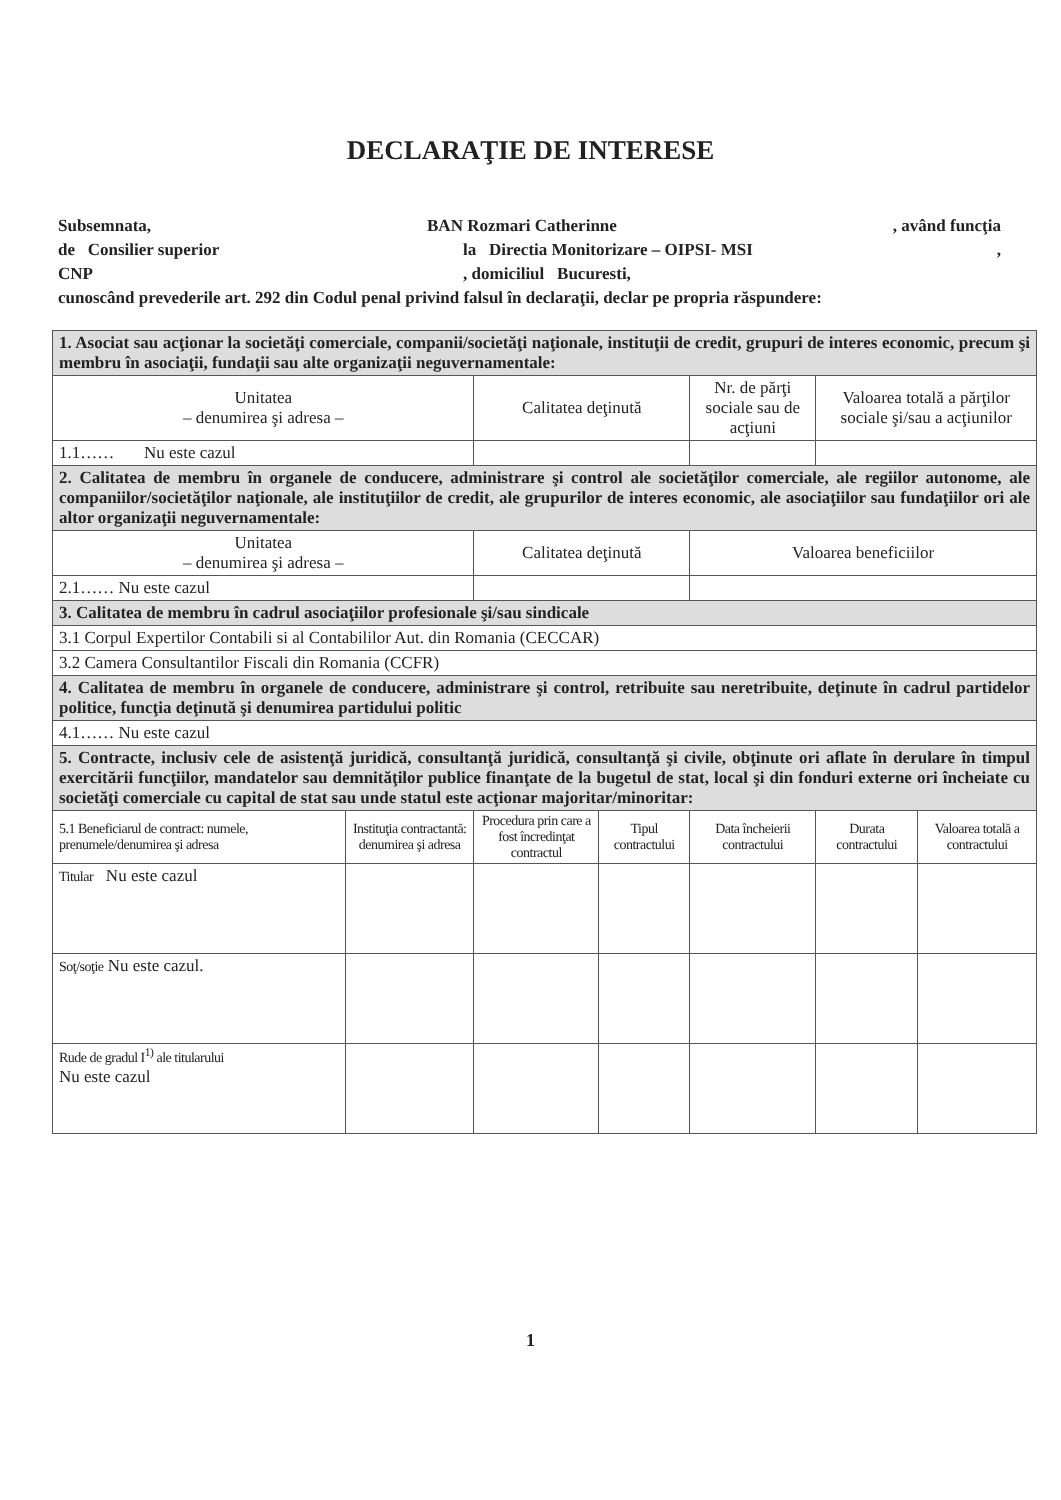DECLARAŢIE DE INTERESE
Subsemnata, BAN Rozmari Catherinne, având funcţia
de Consilier superior la Directia Monitorizare – OIPSI- MSI,
CNP, domiciliul Bucuresti,
cunoscând prevederile art. 292 din Codul penal privind falsul în declaraţii, declar pe propria răspundere:
| 1. Asociat sau acţionar la societăţi comerciale, companii/societăţi naţionale, instituţii de credit, grupuri de interes economic, precum şi membru în asociaţii, fundaţii sau alte organizaţii neguvernamentale: | | | | | | |
| Unitatea – denumirea şi adresa – | | Calitatea deţinută | | Nr. de părţi sociale sau de acţiuni | Valoarea totală a părţilor sociale şi/sau a acţiunilor | |
| 1.1…… Nu este cazul | | | | | | |
| 2. Calitatea de membru în organele de conducere, administrare şi control ale societăţilor comerciale, ale regiilor autonome, ale companiilor/societăţilor naţionale, ale instituţiilor de credit, ale grupurilor de interes economic, ale asociaţiilor sau fundaţiilor ori ale altor organizaţii neguvernamentale: | | | | | | |
| Unitatea – denumirea şi adresa – | | Calitatea deţinută | | Valoarea beneficiilor | | |
| 2.1…… Nu este cazul | | | | | | |
| 3. Calitatea de membru în cadrul asociaţiilor profesionale şi/sau sindicale | | | | | | |
| 3.1 Corpul Expertilor Contabili si al Contabililor Aut. din Romania (CECCAR) | | | | | | |
| 3.2 Camera Consultantilor Fiscali din Romania (CCFR) | | | | | | |
| 4. Calitatea de membru în organele de conducere, administrare şi control, retribuite sau neretribuite, deţinute în cadrul partidelor politice, funcţia deţinută şi denumirea partidului politic | | | | | | |
| 4.1…… Nu este cazul | | | | | | |
| 5. Contracte, inclusiv cele de asistenţă juridică, consultanţă juridică, consultanţă şi civile, obţinute ori aflate în derulare în timpul exercitării funcţiilor, mandatelor sau demnităţilor publice finanţate de la bugetul de stat, local şi din fonduri externe ori încheiate cu societăţi comerciale cu capital de stat sau unde statul este acţionar majoritar/minoritar: | | | | | | |
| 5.1 Beneficiarul de contract: numele, prenumele/denumirea şi adresa | Instituţia contractantă: denumirea şi adresa | Procedura prin care a fost încredinţat contractul | Tipul contractului | Data încheierii contractului | Durata contractului | Valoarea totală a contractului |
| Titular Nu este cazul | | | | | | |
| Soţ/soţie Nu este cazul. | | | | | | |
| Rude de gradul I<sup>1)</sup> ale titularului Nu este cazul | | | | | | |
1